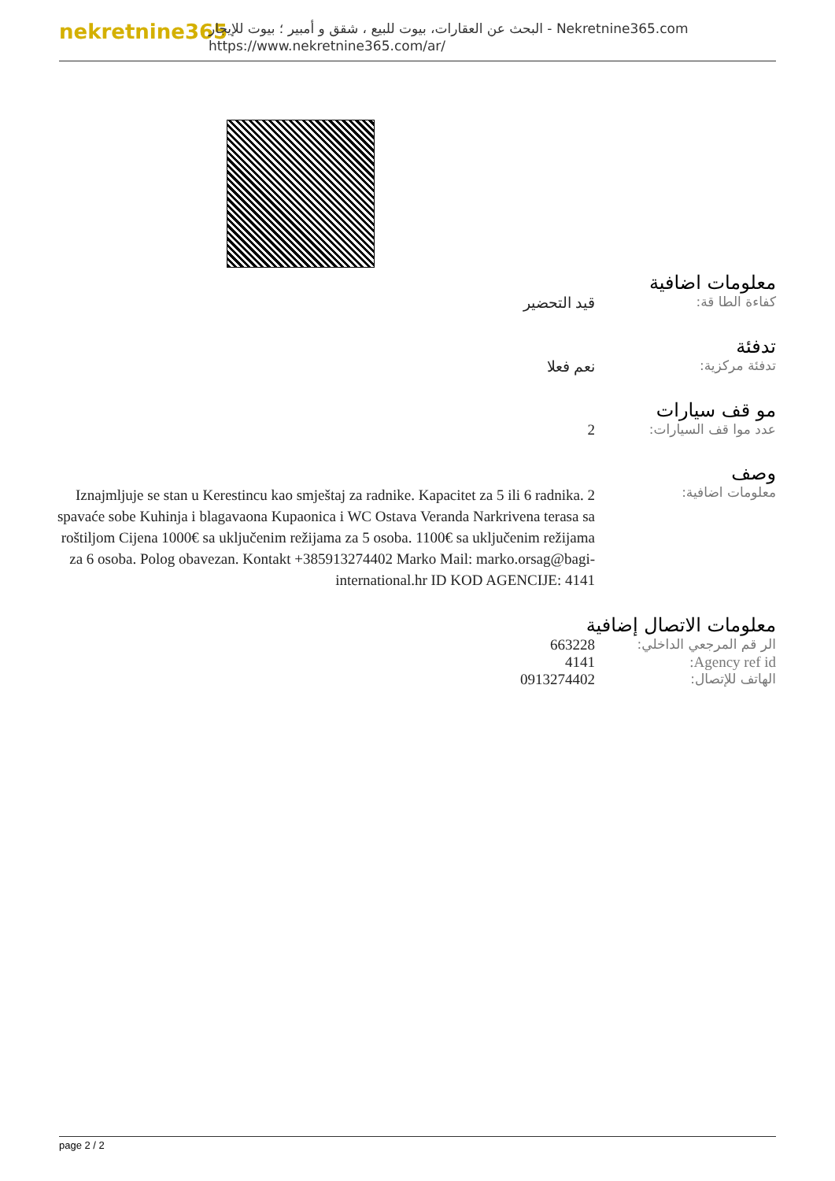nekretnine365
البحث عن العقارات، بيوت للبيع ، شقق و أمبير ؛ بيوت للإيجار - Nekretnine365.com
https://www.nekretnine365.com/ar/
معلومات اضافية
| كفاءة الطا قة: | قيد التحضير |
تدفئة
| تدفئة مركزية: | نعم فعلا |
مو قف سيارات
| عدد موا قف السيارات: | 2 |
وصف
| معلومات اضافية: | Iznajmljuje se stan u Kerestincu kao smještaj za radnike. Kapacitet za 5 ili 6 radnika. 2 spavaće sobe Kuhinja i blagavaona Kupaonica i WC Ostava Veranda Narkrivena terasa sa roštiljom Cijena 1000€ sa uključenim režijama za 5 osoba. 1100€ sa uključenim režijama za 6 osoba. Polog obavezan. Kontakt +385913274402 Marko Mail: marko.orsag@bagi-international.hr ID KOD AGENCIJE: 4141 |
معلومات الاتصال إضافية
| الر قم المرجعي الداخلي: | 663228 |
| Agency ref id: | 4141 |
| الهاتف للإتصال: | 0913274402 |
page 2 / 2